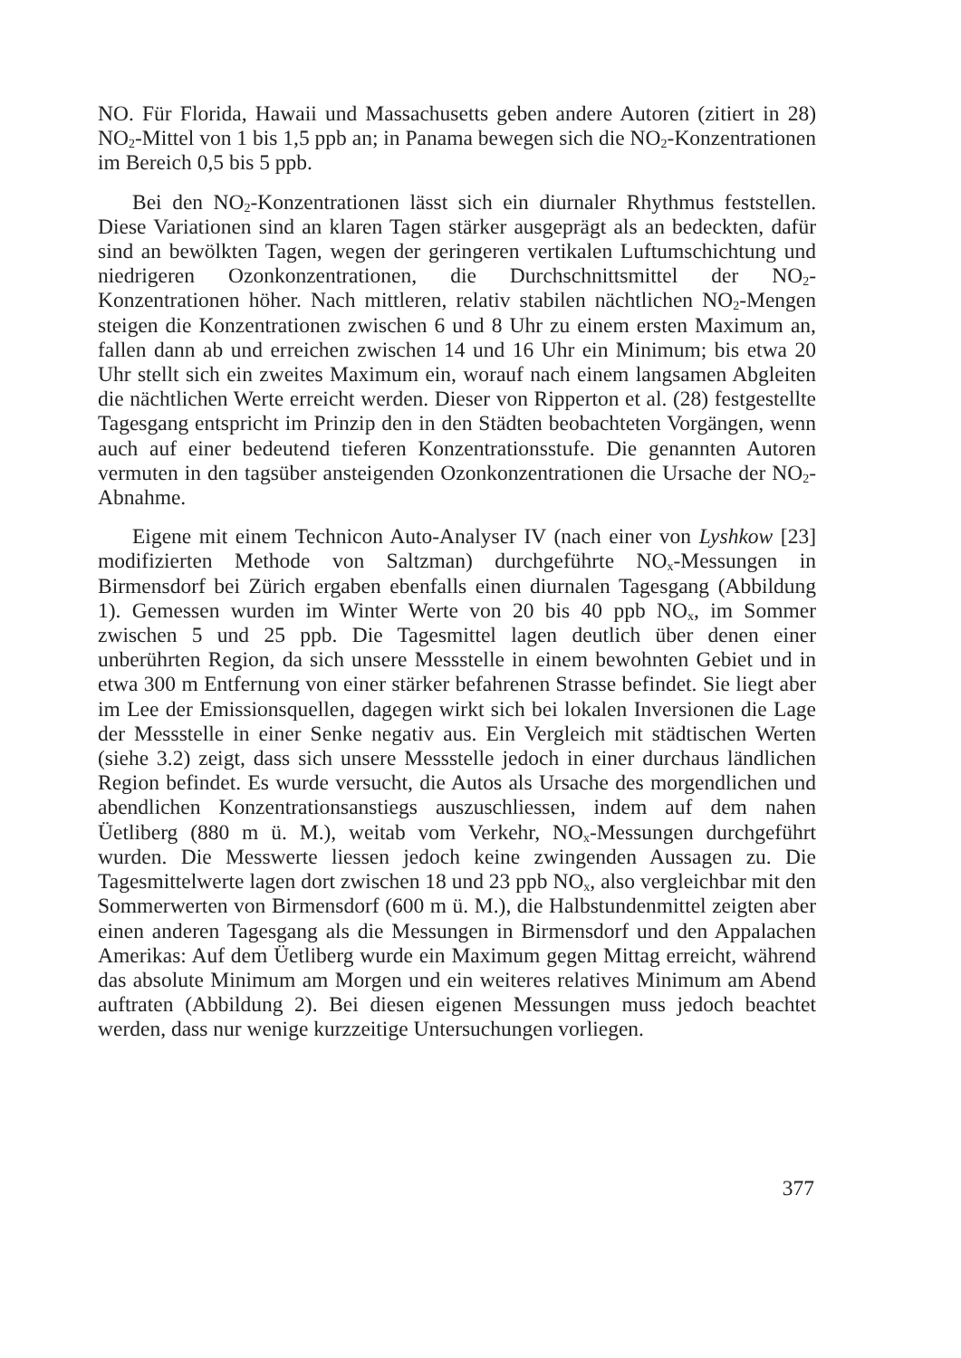NO. Für Florida, Hawaii und Massachusetts geben andere Autoren (zitiert in 28) NO<sub>2</sub>-Mittel von 1 bis 1,5 ppb an; in Panama bewegen sich die NO<sub>2</sub>-Konzentrationen im Bereich 0,5 bis 5 ppb.
Bei den NO<sub>2</sub>-Konzentrationen lässt sich ein diurnaler Rhythmus feststellen. Diese Variationen sind an klaren Tagen stärker ausgeprägt als an bedeckten, dafür sind an bewölkten Tagen, wegen der geringeren vertikalen Luftumschichtung und niedrigeren Ozonkonzentrationen, die Durchschnittsmittel der NO<sub>2</sub>-Konzentrationen höher. Nach mittleren, relativ stabilen nächtlichen NO<sub>2</sub>-Mengen steigen die Konzentrationen zwischen 6 und 8 Uhr zu einem ersten Maximum an, fallen dann ab und erreichen zwischen 14 und 16 Uhr ein Minimum; bis etwa 20 Uhr stellt sich ein zweites Maximum ein, worauf nach einem langsamen Abgleiten die nächtlichen Werte erreicht werden. Dieser von Ripperton et al. (28) festgestellte Tagesgang entspricht im Prinzip den in den Städten beobachteten Vorgängen, wenn auch auf einer bedeutend tieferen Konzentrationsstufe. Die genannten Autoren vermuten in den tagsüber ansteigenden Ozonkonzentrationen die Ursache der NO<sub>2</sub>-Abnahme.
Eigene mit einem Technicon Auto-Analyser IV (nach einer von Lyshkow [23] modifizierten Methode von Saltzman) durchgeführte NO<sub>x</sub>-Messungen in Birmensdorf bei Zürich ergaben ebenfalls einen diurnalen Tagesgang (Abbildung 1). Gemessen wurden im Winter Werte von 20 bis 40 ppb NO<sub>x</sub>, im Sommer zwischen 5 und 25 ppb. Die Tagesmittel lagen deutlich über denen einer unberührten Region, da sich unsere Messstelle in einem bewohnten Gebiet und in etwa 300 m Entfernung von einer stärker befahrenen Strasse befindet. Sie liegt aber im Lee der Emissionsquellen, dagegen wirkt sich bei lokalen Inversionen die Lage der Messstelle in einer Senke negativ aus. Ein Vergleich mit städtischen Werten (siehe 3.2) zeigt, dass sich unsere Messstelle jedoch in einer durchaus ländlichen Region befindet. Es wurde versucht, die Autos als Ursache des morgendlichen und abendlichen Konzentrationsanstiegs auszuschliessen, indem auf dem nahen Üetliberg (880 m ü. M.), weitab vom Verkehr, NO<sub>x</sub>-Messungen durchgeführt wurden. Die Messwerte liessen jedoch keine zwingenden Aussagen zu. Die Tagesmittelwerte lagen dort zwischen 18 und 23 ppb NO<sub>x</sub>, also vergleichbar mit den Sommerwerten von Birmensdorf (600 m ü. M.), die Halbstundenmittel zeigten aber einen anderen Tagesgang als die Messungen in Birmensdorf und den Appalachen Amerikas: Auf dem Üetliberg wurde ein Maximum gegen Mittag erreicht, während das absolute Minimum am Morgen und ein weiteres relatives Minimum am Abend auftraten (Abbildung 2). Bei diesen eigenen Messungen muss jedoch beachtet werden, dass nur wenige kurzzeitige Untersuchungen vorliegen.
377